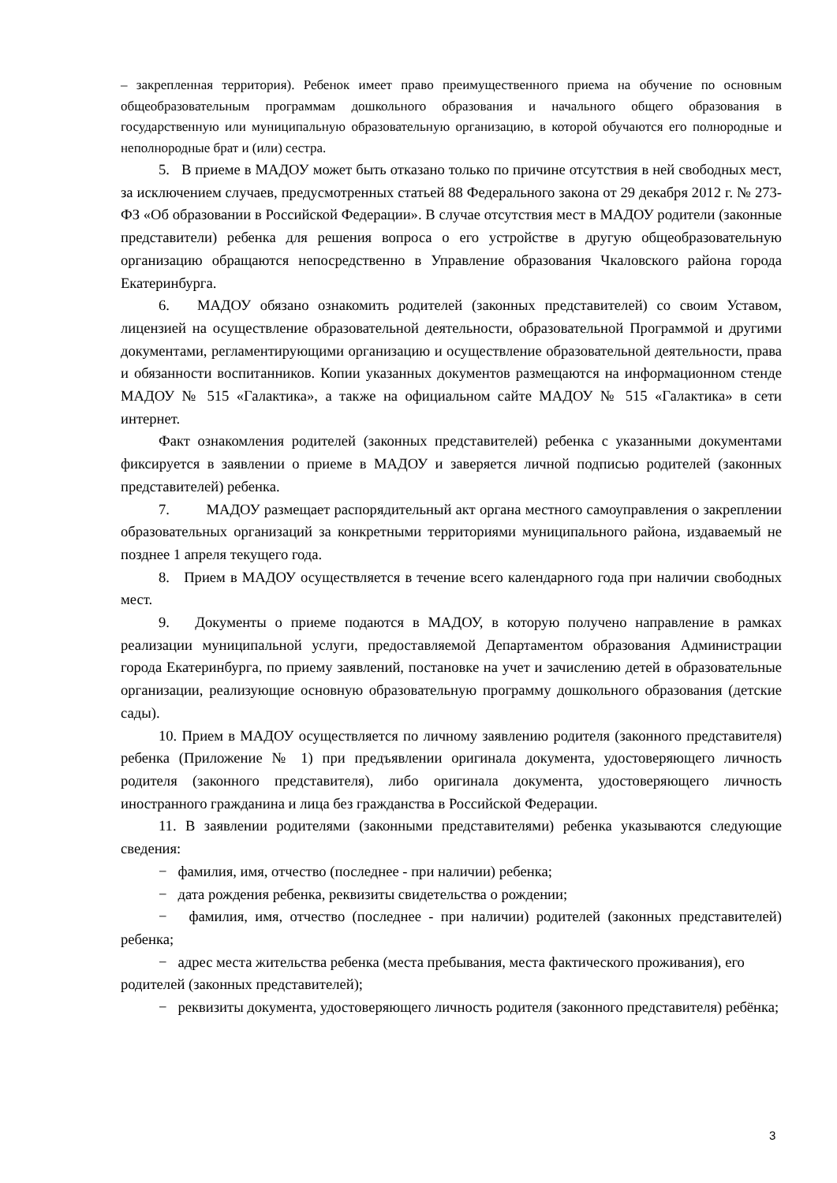– закрепленная территория). Ребенок имеет право преимущественного приема на обучение по основным общеобразовательным программам дошкольного образования и начального общего образования в государственную или муниципальную образовательную организацию, в которой обучаются его полнородные и неполнородные брат и (или) сестра.
5. В приеме в МАДОУ может быть отказано только по причине отсутствия в ней свободных мест, за исключением случаев, предусмотренных статьей 88 Федерального закона от 29 декабря 2012 г. № 273-ФЗ «Об образовании в Российской Федерации». В случае отсутствия мест в МАДОУ родители (законные представители) ребенка для решения вопроса о его устройстве в другую общеобразовательную организацию обращаются непосредственно в Управление образования Чкаловского района города Екатеринбурга.
6. МАДОУ обязано ознакомить родителей (законных представителей) со своим Уставом, лицензией на осуществление образовательной деятельности, образовательной Программой и другими документами, регламентирующими организацию и осуществление образовательной деятельности, права и обязанности воспитанников. Копии указанных документов размещаются на информационном стенде МАДОУ № 515 «Галактика», а также на официальном сайте МАДОУ № 515 «Галактика» в сети интернет.
Факт ознакомления родителей (законных представителей) ребенка с указанными документами фиксируется в заявлении о приеме в МАДОУ и заверяется личной подписью родителей (законных представителей) ребенка.
7. МАДОУ размещает распорядительный акт органа местного самоуправления о закреплении образовательных организаций за конкретными территориями муниципального района, издаваемый не позднее 1 апреля текущего года.
8. Прием в МАДОУ осуществляется в течение всего календарного года при наличии свободных мест.
9. Документы о приеме подаются в МАДОУ, в которую получено направление в рамках реализации муниципальной услуги, предоставляемой Департаментом образования Администрации города Екатеринбурга, по приему заявлений, постановке на учет и зачислению детей в образовательные организации, реализующие основную образовательную программу дошкольного образования (детские сады).
10. Прием в МАДОУ осуществляется по личному заявлению родителя (законного представителя) ребенка (Приложение № 1) при предъявлении оригинала документа, удостоверяющего личность родителя (законного представителя), либо оригинала документа, удостоверяющего личность иностранного гражданина и лица без гражданства в Российской Федерации.
11. В заявлении родителями (законными представителями) ребенка указываются следующие сведения:
− фамилия, имя, отчество (последнее - при наличии) ребенка;
− дата рождения ребенка, реквизиты свидетельства о рождении;
− фамилия, имя, отчество (последнее - при наличии) родителей (законных представителей) ребенка;
− адрес места жительства ребенка (места пребывания, места фактического проживания), его родителей (законных представителей);
− реквизиты документа, удостоверяющего личность родителя (законного представителя) ребёнка;
3